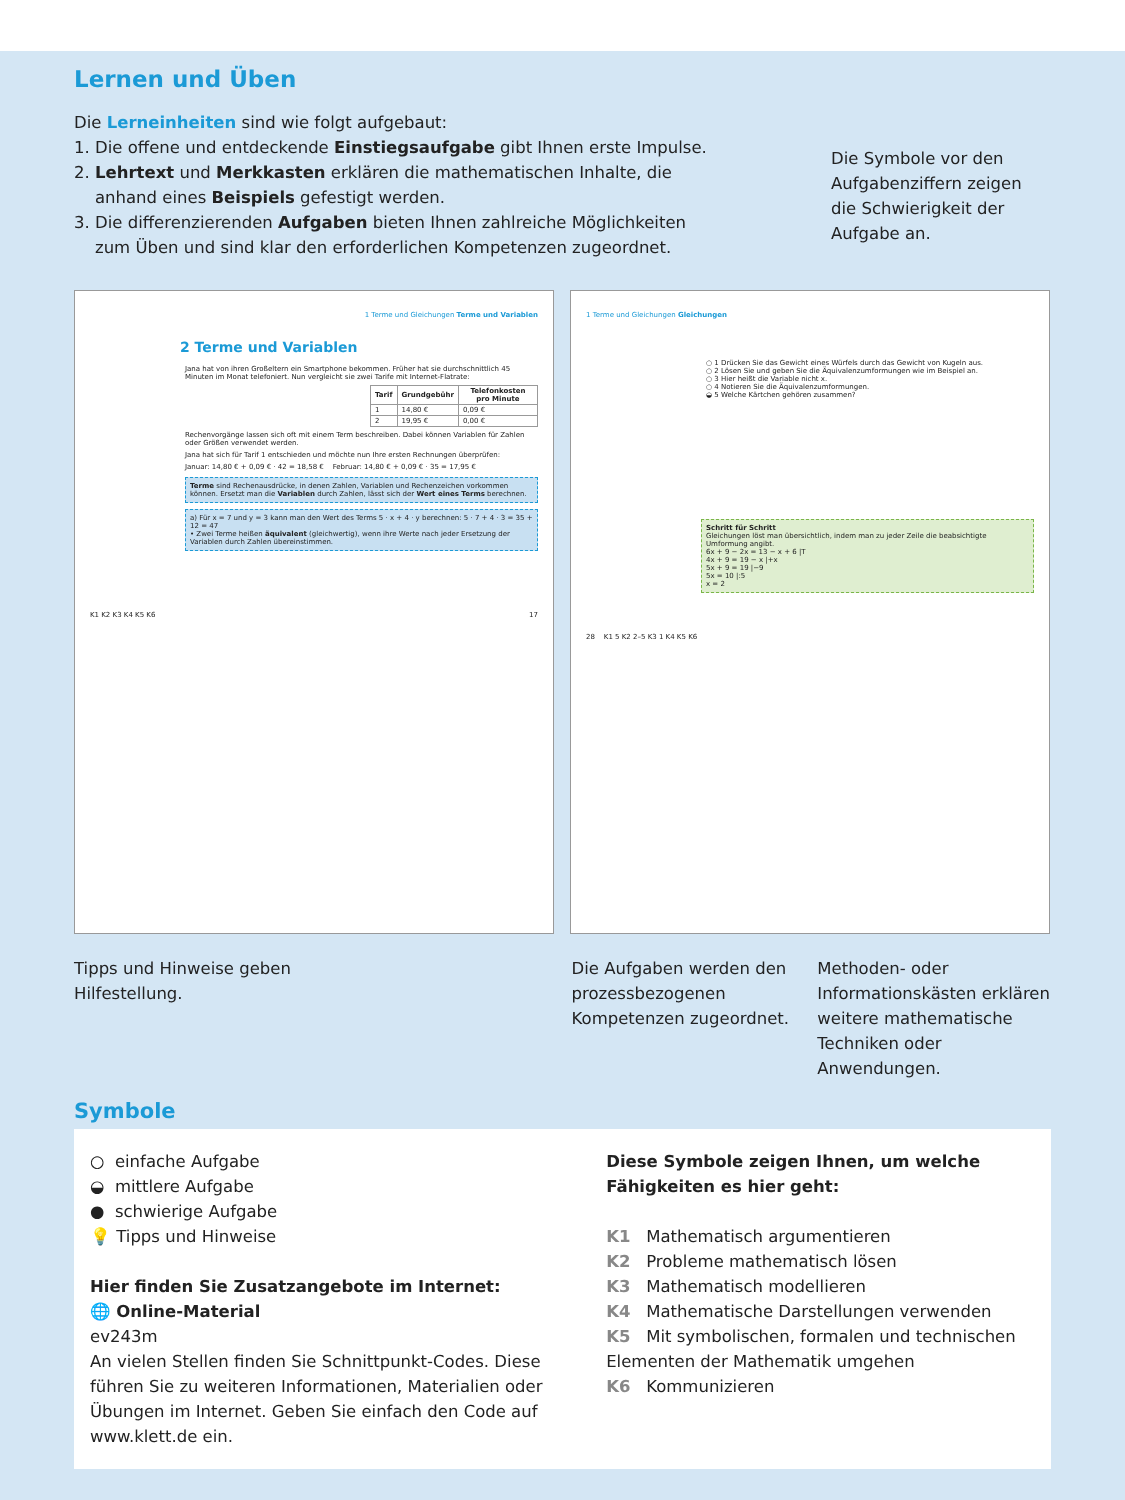Lernen und Üben
Die Lerneinheiten sind wie folgt aufgebaut:
1. Die offene und entdeckende Einstiegsaufgabe gibt Ihnen erste Impulse.
2. Lehrtext und Merkkasten erklären die mathematischen Inhalte, die
anhand eines Beispiels gefestigt werden.
3. Die differenzierenden Aufgaben bieten Ihnen zahlreiche Möglichkeiten
zum Üben und sind klar den erforderlichen Kompetenzen zugeordnet.
Die Symbole vor den Aufgabenziffern zeigen die Schwierigkeit der Aufgabe an.
1 Terme und Gleichungen Terme und Variablen
2 Terme und Variablen
Jana hat von ihren Großeltern ein Smartphone bekommen. Früher hat sie durchschnittlich 45 Minuten im Monat telefoniert. Nun vergleicht sie zwei Tarife mit Internet-Flatrate:
| Tarif | Grundgebühr | Telefonkosten pro Minute |
| --- | --- | --- |
| 1 | 14,80 € | 0,09 € |
| 2 | 19,95 € | 0,00 € |
Rechenvorgänge lassen sich oft mit einem Term beschreiben. Dabei können Variablen für Zahlen oder Größen verwendet werden.
Jana hat sich für Tarif 1 entschieden und möchte nun Ihre ersten Rechnungen überprüfen:
Januar: 14,80 € + 0,09 € · 42 = 18,58 € Februar: 14,80 € + 0,09 € · 35 = 17,95 €
Terme sind Rechenausdrücke, in denen Zahlen, Variablen und Rechenzeichen vorkommen können. Ersetzt man die Variablen durch Zahlen, lässt sich der Wert eines Terms berechnen.
a) Für x = 7 und y = 3 kann man den Wert des Terms 5 · x + 4 · y berechnen: 5 · 7 + 4 · 3 = 35 + 12 = 47
• Zwei Terme heißen äquivalent (gleichwertig), wenn ihre Werte nach jeder Ersetzung der Variablen durch Zahlen übereinstimmen.
K1 K2 K3 K4 K5 K6 17
1 Terme und Gleichungen Gleichungen
○ 1 Drücken Sie das Gewicht eines Würfels durch das Gewicht von Kugeln aus.
○ 2 Lösen Sie und geben Sie die Äquivalenzumformungen wie im Beispiel an.
○ 3 Hier heißt die Variable nicht x.
○ 4 Notieren Sie die Äquivalenzumformungen.
◒ 5 Welche Kärtchen gehören zusammen?
Schritt für Schritt
Gleichungen löst man übersichtlich, indem man zu jeder Zeile die beabsichtigte Umformung angibt.
6x + 9 − 2x = 13 − x + 6 |T
4x + 9 = 19 − x |+x
5x + 9 = 19 |−9
5x = 10 |:5
x = 2
28 K1 5 K2 2–5 K3 1 K4 K5 K6
Tipps und Hinweise geben
Hilfestellung.
Die Aufgaben werden den prozessbezogenen Kompetenzen zugeordnet.
Methoden- oder Informationskästen erklären weitere mathematische Techniken oder Anwendungen.
Symbole
○ einfache Aufgabe
◒ mittlere Aufgabe
● schwierige Aufgabe
💡 Tipps und Hinweise
Hier finden Sie Zusatzangebote im Internet:
🌐 Online-Material
ev243m
An vielen Stellen finden Sie Schnittpunkt-Codes. Diese führen Sie zu weiteren Informationen, Materialien oder Übungen im Internet. Geben Sie einfach den Code auf www.klett.de ein.
Diese Symbole zeigen Ihnen, um welche Fähigkeiten es hier geht:
K1 Mathematisch argumentieren
K2 Probleme mathematisch lösen
K3 Mathematisch modellieren
K4 Mathematische Darstellungen verwenden
K5 Mit symbolischen, formalen und technischen Elementen der Mathematik umgehen
K6 Kommunizieren